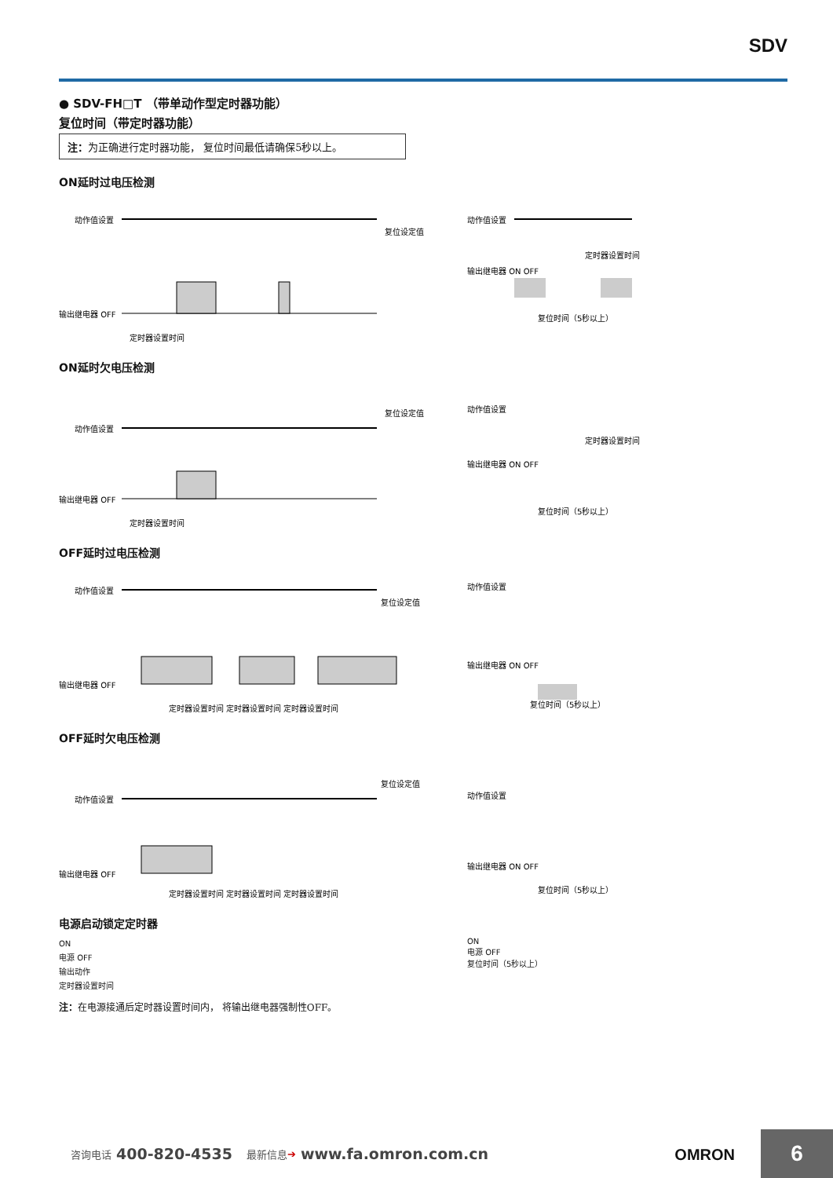SDV
● SDV-FH□T （带单动作型定时器功能）
复位时间（带定时器功能）
注：为正确进行定时器功能， 复位时间最低请确保5秒以上。
ON延时过电压检测
动作值设置
输出继电器 OFF
定时器设置时间
复位设定值
动作值设置
输出继电器 ON OFF
复位时间（5秒以上）
定时器设置时间
ON延时欠电压检测
动作值设置
输出继电器 OFF
定时器设置时间
复位设定值
动作值设置
输出继电器 ON OFF
复位时间（5秒以上）
定时器设置时间
OFF延时过电压检测
动作值设置
输出继电器 OFF
定时器设置时间 定时器设置时间 定时器设置时间
复位设定值
动作值设置
输出继电器 ON OFF
复位时间（5秒以上）
OFF延时欠电压检测
动作值设置
输出继电器 OFF
定时器设置时间 定时器设置时间 定时器设置时间
复位设定值
动作值设置
输出继电器 ON OFF
复位时间（5秒以上）
电源启动锁定定时器
ON
电源 OFF
输出动作
定时器设置时间
ON
电源 OFF
复位时间（5秒以上）
注：在电源接通后定时器设置时间内， 将输出继电器强制性OFF。
咨询电话 400-820-4535 最新信息 ➔ www.fa.omron.com.cn
OMRON 6